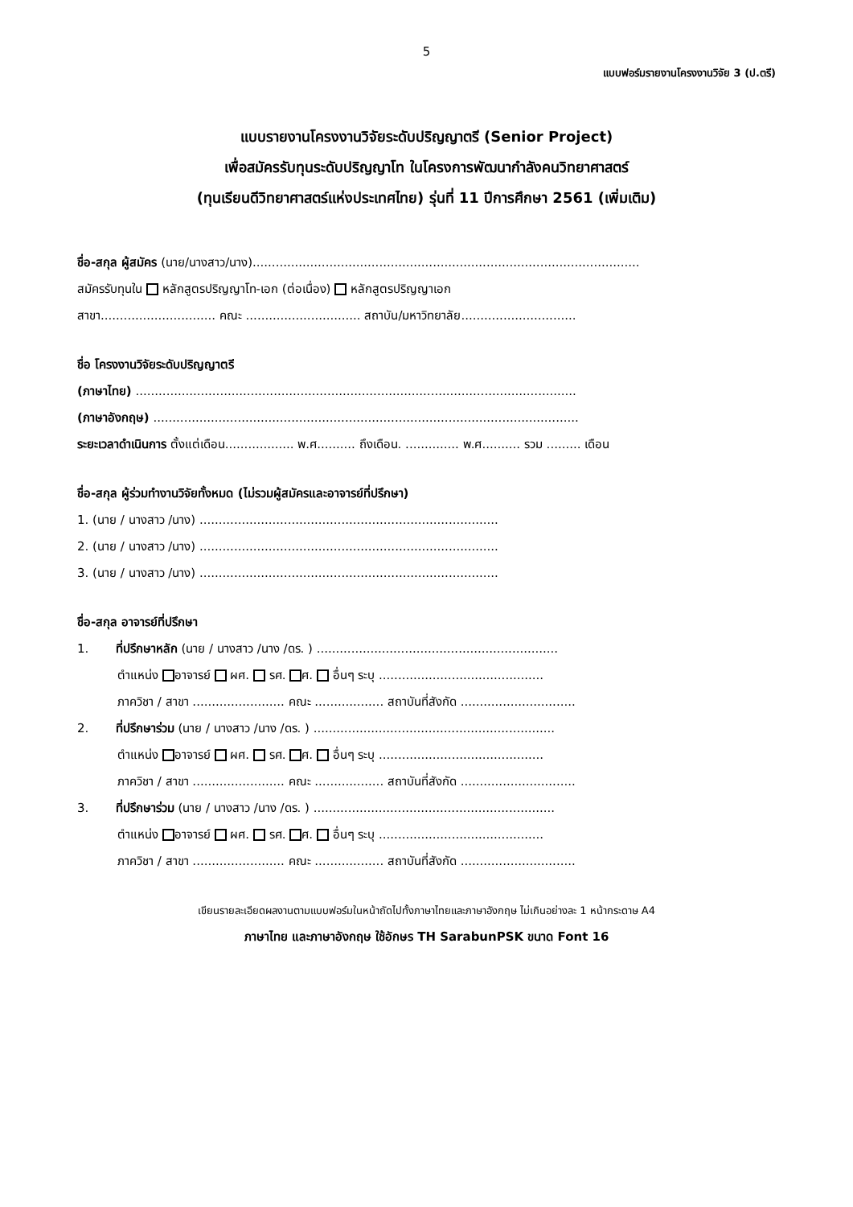5
แบบฟอร์มรายงานโครงงานวิจัย 3 (ป.ตรี)
แบบรายงานโครงงานวิจัยระดับปริญญาตรี (Senior Project)
เพื่อสมัครรับทุนระดับปริญญาโท ในโครงการพัฒนากำลังคนวิทยาศาสตร์
(ทุนเรียนดีวิทยาศาสตร์แห่งประเทศไทย) รุ่นที่ 11 ปีการศึกษา 2561 (เพิ่มเติม)
ชื่อ-สกุล ผู้สมัคร (นาย/นางสาว/นาง).....................................................................................................
สมัครรับทุนใน หลักสูตรปริญญาโท-เอก (ต่อเนื่อง) หลักสูตรปริญญาเอก
สาขา.............................. คณะ .............................. สถาบัน/มหาวิทยาลัย..............................
ชื่อ โครงงานวิจัยระดับปริญญาตรี
(ภาษาไทย) ...................................................................................................................
(ภาษาอังกฤษ) ...............................................................................................................
ระยะเวลาดำเนินการ ตั้งแต่เดือน.................. พ.ศ.......... ถึงเดือน. .............. พ.ศ.......... รวม ......... เดือน
ชื่อ-สกุล ผู้ร่วมทำงานวิจัยทั้งหมด (ไม่รวมผู้สมัครและอาจารย์ที่ปรึกษา)
1. (นาย / นางสาว /นาง) ..............................................................................
2. (นาย / นางสาว /นาง) ..............................................................................
3. (นาย / นางสาว /นาง) ..............................................................................
ชื่อ-สกุล อาจารย์ที่ปรึกษา
1. ที่ปรึกษาหลัก (นาย / นางสาว /นาง /ดร. ) ...............................................................
ตำแหน่ง อาจารย์ ผศ. รศ. ศ. อื่นๆ ระบุ ...........................................
ภาควิชา / สาขา ........................ คณะ .................. สถาบันที่สังกัด ..............................
2. ที่ปรึกษาร่วม (นาย / นางสาว /นาง /ดร. ) ...............................................................
ตำแหน่ง อาจารย์ ผศ. รศ. ศ. อื่นๆ ระบุ ...........................................
ภาควิชา / สาขา ........................ คณะ .................. สถาบันที่สังกัด ..............................
3. ที่ปรึกษาร่วม (นาย / นางสาว /นาง /ดร. ) ...............................................................
ตำแหน่ง อาจารย์ ผศ. รศ. ศ. อื่นๆ ระบุ ...........................................
ภาควิชา / สาขา ........................ คณะ .................. สถาบันที่สังกัด ..............................
เขียนรายละเอียดผลงานตามแบบฟอร์มในหน้าถัดไปทั้งภาษาไทยและภาษาอังกฤษ ไม่เกินอย่างละ 1 หน้ากระดาษ A4
ภาษาไทย และภาษาอังกฤษ ใช้อักษร TH SarabunPSK ขนาด Font 16